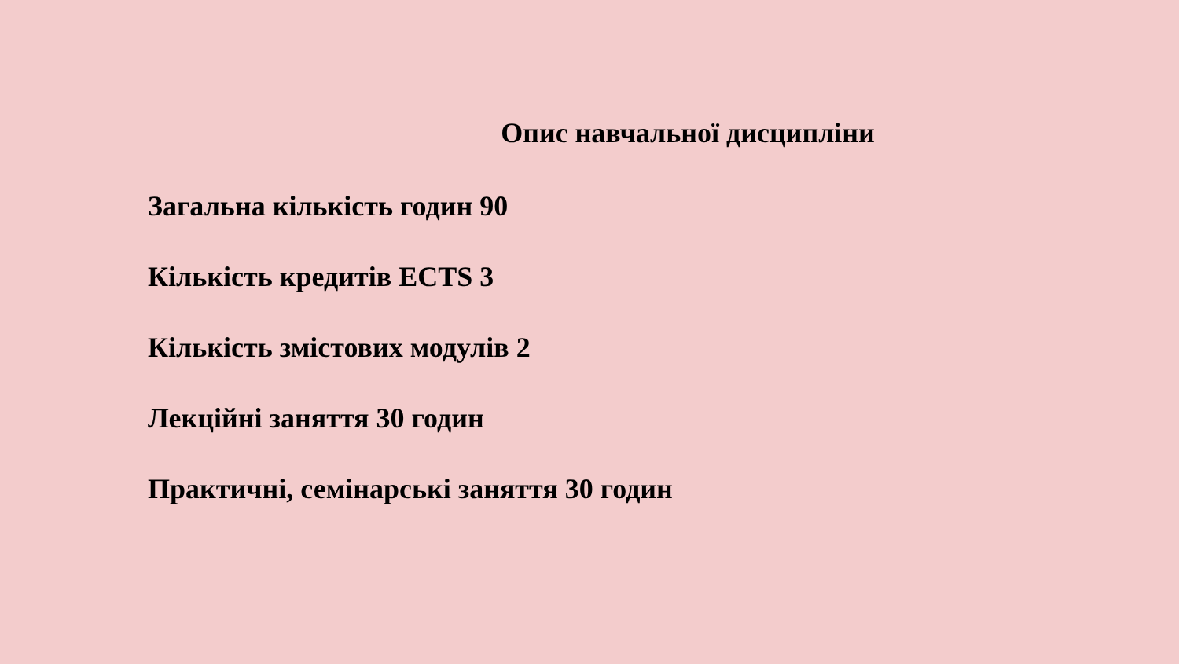Опис навчальної дисципліни
Загальна кількість годин 90
Кількість кредитів ECTS 3
Кількість змістових модулів 2
Лекційні заняття 30 годин
Практичні, семінарські заняття 30 годин